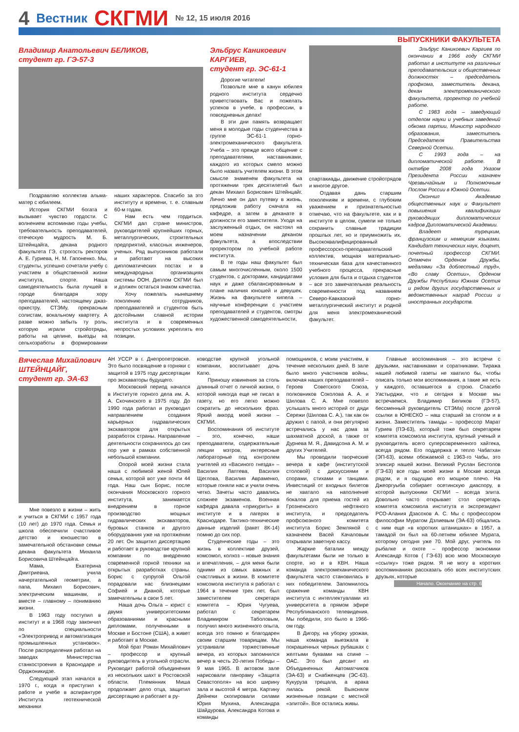4 Вестник СКГМИ № 12, 15 июля 2016
ВЫПУСКНИКИ ФАКУЛЬТЕТА
Владимир Анатольевич БЕЛИКОВ,
студент гр. ГЭ-57-3
Поздравляю коллектив альма-матер с юбилеем.
История СКГМИ богата и вызывает чувство гордости. С волнением вспоминаю годы учебы, требовательность преподавателей, отеческую мудрость М. Б. Штейнцайга, декана родного факультета ГЭ, строгость ректоров А. Е. Гуриева, Н. М. Гапоненко. Мы, студенты, успешно сочетали учебу с участием в общественной жизни института, спорте. Наша самодеятельность была лучшей в городе благодаря хору преподавателей, настоящему джаз-оркестру, СТЭМу, прекрасным солистам, вокальному квартету. А разве можно забыть ту роль, которую играли стройотряды, работы на целине, выезды на сельхозработы в формировании наших характеров. Спасибо за это институту и времени, т. е. славным 60-м годам.
Нам есть чем гордиться. СКГМИ дал стране министров, руководителей крупнейших горных, металлургических, строительных предприятий, классных инженеров, ученых. Ряд выпускников работали и работают на высоких дипломатических постах и в международных организациях системы ООН. Диплом СКГМИ был и должен остаться знаком качества.
Хочу пожелать нынешнему поколению сотрудников, преподавателей и студентов быть достойными славной истории института и в современных непростых условиях укреплять его позиции.
Эльбрус Каникоевич КАРГИЕВ,
студент гр. ЭС-61-1
Дорогие читатели!
Позвольте мне в канун юбилея родного института сердечно приветствовать Вас и пожелать успехов в учебе, в профессии, в повседневных делах!
В эти дни память возвращает меня в молодые годы студенчества в группе ЭС-61-1 горно-электромеханического факультета. Учеба – это прежде всего общение с преподавателями, наставниками, каждого из которых смело можно было назвать учителем жизни. В этом смысле знаменем факультета на протяжении трех десятилетий был декан Михаил Борисович Штейнцайг. Лично мне он дал путевку в жизнь, предложив работу сначала на кафедре, а затем в деканате в должности его заместителя. Уходя на заслуженный отдых, он настоял на моем назначении деканом факультета, а впоследствии проректором по учебной работе института.
В те годы наш факультет был самым многочисленным, около 1500 студентов, с докторами, кандидатами наук и даже сбалансированным в плане наличия юношей и девушек. Жизнь на факультете кипела – научные конференции с участием преподавателей и студентов, смотры художественной самодеятельности,
спартакиады, движение стройотрядов и многое другое.
Отдавая дань старшим поколениям и времени, с глубоким уважением и признательностью отмечаю, что на факультете, как и в институте в целом, сумели не только сохранить славные традиции прошлых лет, но и приумножить их. Высококвалифицированный профессорско-преподавательский коллектив, мощная материально-техническая база для качественного учебного процесса, прекрасные условия для быта и отдыха студентов – все это замечательная реальность современности под названием Северо-Кавказский горно-металлургический институт и родной для меня электромеханический факультет.
Эльбрус Каникоевич Каргиев по окончании в 1966 году СКГМИ работал в институте на различных преподавательских и общественных должностях – председатель профкома, заместитель декана, декан электромеханического факультета, проректор по учебной работе.
С 1983 года – заведующий отделом науки и учебных заведений обкома партии, Министр народного образования, заместитель Председателя Правительства Северной Осетии.
С 1993 года – на дипломатической работе. В октябре 2008 года Указом Президента России назначен Чрезвычайным и Полномочным Послом России в Южной Осетии.
Окончил Академию общественных наук и Факультет повышения квалификации руководящих дипломатических кадров Дипломатической Академии.
Владеет турецким, французским и немецким языками. Кандидат технических наук, доцент, почетный профессор СКГМИ. Отмечен Орденом Дружбы, медалями «За доблестный труд», «Во славу Осетии», Орденом Дружбы Республики Южная Осетия и рядом других государственных и ведомственных наград России и иностранных государств.
Вячеслав Михайлович ШТЕЙНЦАЙГ,
студент гр. ЭА-63
Мне повезло в жизни – жить и учиться в СКГМИ с 1957 года (10 лет) до 1970 года. Семья и школа обеспечили счастливое детство и юношество в замечательной обстановке семьи декана факультета Михаила Борисовича Штейнцайга.
Мама, Екатерина Дмитриевна, учила начертательной геометрии, а папа, Михаил Борисович, электрическим машинам, и вместе – главному – пониманию жизни.
В 1963 году поступил в институт и в 1968 году закончил по специальности «Электропривод и автоматизация промышленных установок». После распределения работал на заводах Министерства станкостроения в Краснодаре и Орджоникидзе.
Следующий этап начался в 1970 г., когда я приступил к работе и учебе в аспирантуре Института геотехнической механики
АН УССР в г. Днепропетровске. Это было посвящение в горняки с защитой в 1975 году диссертации про экскаваторы будущего.
Московский период начался в Институте горного дела им. А. А. Скочинского в 1975 году. До 1990 года работал и руководил направлением создания карьерных гидравлических экскаваторов для открытых разработок страны. Направление деятельности сохранилось до сих пор уже в рамках собственной небольшой компании.
Опорой моей жизни стала наша с любимой женой Юлей семья, которой вот уже почти 44 года. Наш сын Борис, после окончания Московского горного института, занимается внедрением в горное производство мощных гидравлических экскаваторов, буровых станков и другого оборудования уже на протяжении 20 лет. Он защитил диссертацию и работает в руководстве крупной компании по внедрению современной горной техники на открытых разработках страны. Борис с супругой Ольгой порадовали нас близнецами Софией и Дианой, которые замечательны в свои 5 лет.
Наша дочь Ольга – юрист с двумя университетскими образованиями и красными дипломами, полученными в Москве и Бостоне (США), а живет и работает в Москве.
Мой брат Роман Михайлович – профессор и крупный руководитель в угольной отрасли. Руководит работой объединения из нескольких шахт в Ростовской области. Племянник Миша продолжает дело отца, защитил диссертацию и работает в ру-
ководстве крупной угольной компании, воспитывает дочь Катю.
Приношу извинения за столь длинный отчет о личной жизни, о которой никогда еще не писал в газету, но его легко можно сократить до нескольких фраз. Яркий аккорд моей жизни – СКГМИ.
Воспоминания об институте – это, конечно, наши преподаватели, содержательные лекции мэтров, интересные лабораторные под контролем учителей из «Васиного гнезда» – Василия Лаптева, Василия Щеглова, Василия Авраменко, которые гоняли нас и учили очень четко. Зачеты часто давались сложнее экзаменов. Военная кафедра давала «прикурить» в институте и в лагерях в Краснодаре. Тактико-технические данные изделий (ракет 8К-14) помню до сих пор.
Студенческие годы – это жизнь в коллективе друзей, комсомол, колхоз – новые знания и впечатления, – для меня были одними из самых важных и счастливых в жизни. В комитете комсомола института я работал с 1964 в течение трех лет, был заместителем секретаря комитета – Юрия Чугуева, работал с секретарем Владимиром Таболовым, получил много жизненного опыта, всегда это помню и благодарен своим старшим товарищам. Мы устраивали торжественные вечера, из которых запомнился вечер в честь 20-летия Победы – 9 мая 1965. В актовом зале нарисовали панораму «Защита Севастополя» на всю ширину зала и высотой 4 метра. Картину Дейнеки скопировали силами Юрия Мухина, Александра Шайдурова, Александра Котова и команды
помощников, с моим участием, в течение нескольких дней. В зале было много участников войны, включая наших преподавателей – Героев Советского Союза, полковников Соколова А. А. и Шилова С. А. Мне повезло услышать много историй от дяди Сережи (Шилова С. А.), так как он дружил с папой, и они регулярно встречались у нас дома за шахматной доской, а также от Дурнева М. Я., Давидсона А. М. и других Учителей.
Мы проводили творческие вечера в кафе (институтской столовой) с дискуссиями и спорами, стихами и танцами. Инвестиций от входных билетов не хватало на наполнение бокалов для приема гостей из Грозненского нефтяного института, и председатель профсоюзного комитета института Борис Земляной с казначеем Васей Качаловым открывали заветную кассу.
Жаркие баталии между факультетами были не только в спорте, но и в КВН. Наша команда электромеханического факультета часто становилась в них победителем. Запомнилось сражение команды КВН института с интеллектуалами из университета в прямом эфире Республиканского телевидения. Мы победили, это было в 1966-ом году.
В Дигору, на уборку урожая, наша команда выезжала в покрашенных черных рубашках с желтыми буквами на спине – ОАС. Это был десант из Объединенных Автоматчиков (ЭА-63) и Снабженцев (ЭС-63). Кукуруза трещала, а арака лилась рекой. Выясняли жизненные позиции с местной «элитой». Все остались живы.
Главные воспоминания – это встречи с друзьями, наставниками и соратниками. Тиража нашей любимой газеты не хватило бы, чтобы описать только мои воспоминания, а такие же есть у каждого, оставшегося в строю. Спасибо Уастырджи, что и сегодня в Москве мы встречаемся. Владимир Беликов (ГЭ-57), бессменный руководитель СТЭМа) после долгой ссылки в ЮНЕСКО – наш старший за столом и в жизни. Заместитель тамады – профессор Марат Гуриев (ПЭ-63), который тоже был секретарем комитета комсомола института, крупный ученый и руководитель всего суперсовременного хайтека, всегда рядом. Его поддержка и тепло Чабатхан (ЭП-63), всеми обожаемой с 1963-го Чабы, это эликсир нашей жизни. Великий Руслан Бестолов (ГЭ-63) все годы моей жизни в Москве всегда рядом, и я ощущаю его мощное плечо. На Джеоргуыба собирает осетинскую диаспору, в которой выпускники СКГМИ – всегда элита. Довольно часто открывает стол секретарь комитета комсомола института и экспрезидент РСО-Алания Дзасохов А. С. Мы с профессором философии Муратом Дзлиевым (ЭА-63) общались с ним еще «в коротких штанишках» в 1957, а тамадой он был на 60-летнем юбилее Мурата, которому сегодня уже 70. Мой друг, учитель по рыбалке и охоте – профессор экономики Александр Котов ( ГЭ-63) всю мою Московскую «ссылку» тоже рядом. Я не могу в коротких воспоминаниях рассказать обо всех институтских друзьях, которые
Начало. Окончание на стр. 6